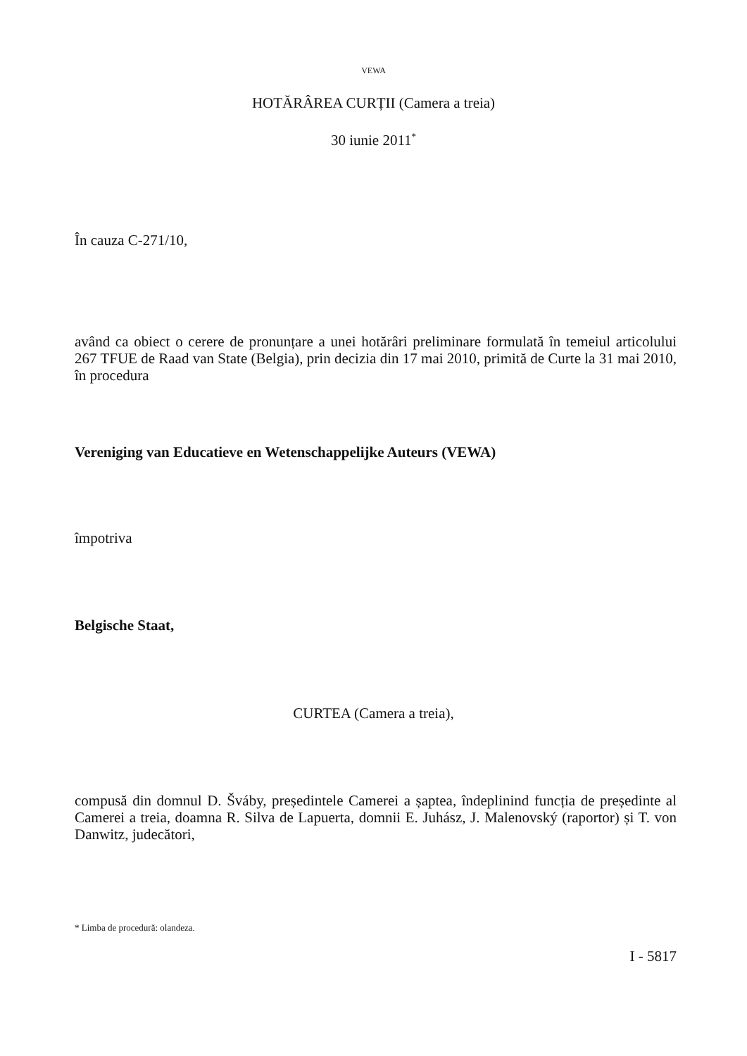VEWA
HOTĂRÂREA CURȚII (Camera a treia)
30 iunie 2011<sup>*</sup>
În cauza C-271/10,
având ca obiect o cerere de pronunțare a unei hotărâri preliminare formulată în temeiul articolului 267 TFUE de Raad van State (Belgia), prin decizia din 17 mai 2010, primită de Curte la 31 mai 2010, în procedura
Vereniging van Educatieve en Wetenschappelijke Auteurs (VEWA)
împotriva
Belgische Staat,
CURTEA (Camera a treia),
compusă din domnul D. Šváby, președintele Camerei a șaptea, îndeplinind funcția de președinte al Camerei a treia, doamna R. Silva de Lapuerta, domnii E. Juhász, J. Malenovský (raportor) și T. von Danwitz, judecători,
* Limba de procedură: olandeza.
I - 5817